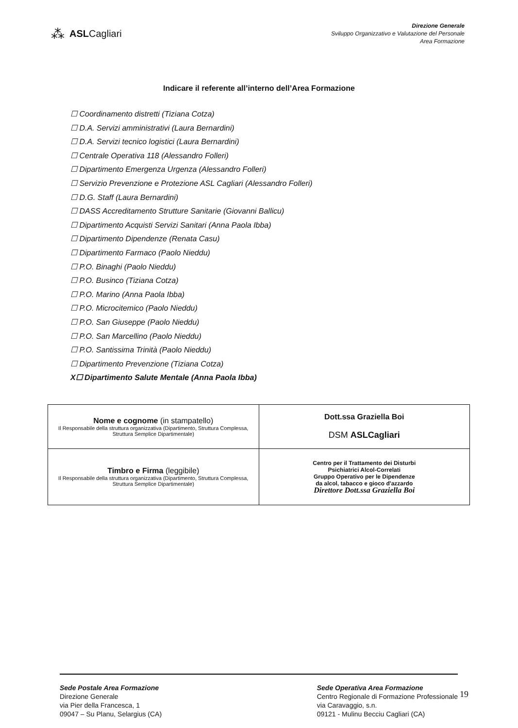⁂ ASLCagliari
Direzione Generale
Sviluppo Organizzativo e Valutazione del Personale
Area Formazione
Indicare il referente all’interno dell’Area Formazione
☐ Coordinamento distretti (Tiziana Cotza)
☐ D.A. Servizi amministrativi (Laura Bernardini)
☐ D.A. Servizi tecnico logistici (Laura Bernardini)
☐ Centrale Operativa 118 (Alessandro Folleri)
☐ Dipartimento Emergenza Urgenza (Alessandro Folleri)
☐ Servizio Prevenzione e Protezione ASL Cagliari (Alessandro Folleri)
☐ D.G. Staff (Laura Bernardini)
☐ DASS Accreditamento Strutture Sanitarie (Giovanni Ballicu)
☐ Dipartimento Acquisti Servizi Sanitari (Anna Paola Ibba)
☐ Dipartimento Dipendenze (Renata Casu)
☐ Dipartimento Farmaco (Paolo Nieddu)
☐ P.O. Binaghi (Paolo Nieddu)
☐ P.O. Businco (Tiziana Cotza)
☐ P.O. Marino (Anna Paola Ibba)
☐ P.O. Microcitemico (Paolo Nieddu)
☐ P.O. San Giuseppe (Paolo Nieddu)
☐ P.O. San Marcellino (Paolo Nieddu)
☐ P.O. Santissima Trinità (Paolo Nieddu)
☐ Dipartimento Prevenzione (Tiziana Cotza)
X☐ Dipartimento Salute Mentale (Anna Paola Ibba)
| Nome e cognome (in stampatello) Il Responsabile della struttura organizzativa (Dipartimento, Struttura Complessa, Struttura Semplice Dipartimentale) | Dott.ssa Graziella Boi DSM ASLCagliari |
| Timbro e Firma (leggibile) Il Responsabile della struttura organizzativa (Dipartimento, Struttura Complessa, Struttura Semplice Dipartimentale) | Centro per il Trattamento dei Disturbi Psichiatrici Alcol-Correlati Gruppo Operativo per le Dipendenze da alcol, tabacco e gioco d'azzardo Direttore Dott.ssa Graziella Boi |
Sede Postale Area Formazione
Direzione Generale
via Pier della Francesca, 1
09047 – Su Planu, Selargius (CA)
Sede Operativa Area Formazione
Centro Regionale di Formazione Professionale
via Caravaggio, s.n.
09121 - Mulinu Becciu Cagliari (CA)
19